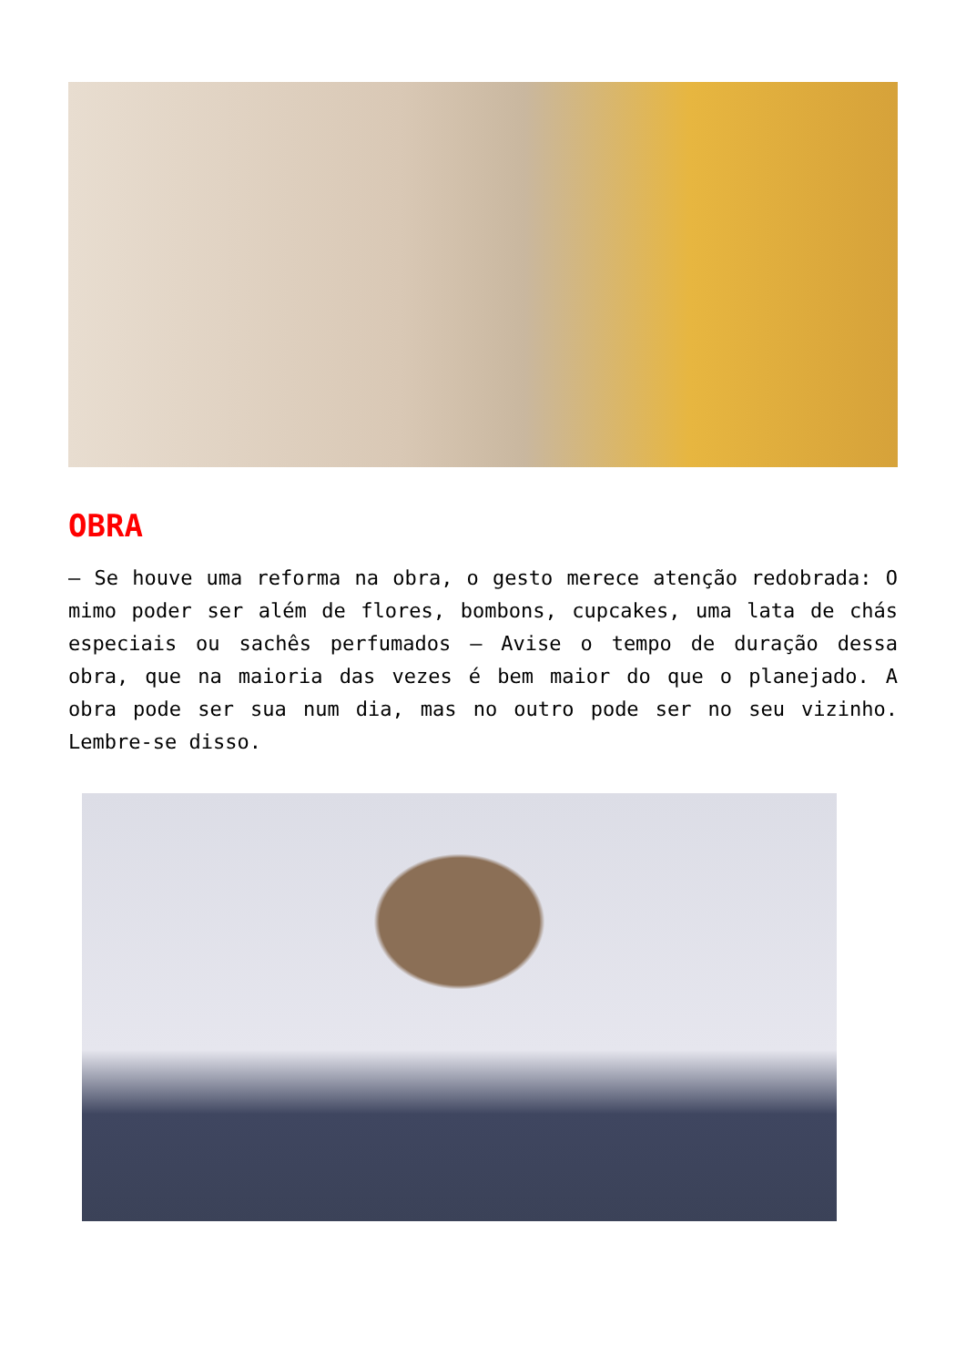OBRA
– Se houve uma reforma na obra, o gesto merece atenção redobrada: O mimo poder ser além de flores, bombons, cupcakes, uma lata de chás especiais ou sachês perfumados – Avise o tempo de duração dessa obra, que na maioria das vezes é bem maior do que o planejado. A obra pode ser sua num dia, mas no outro pode ser no seu vizinho. Lembre-se disso.